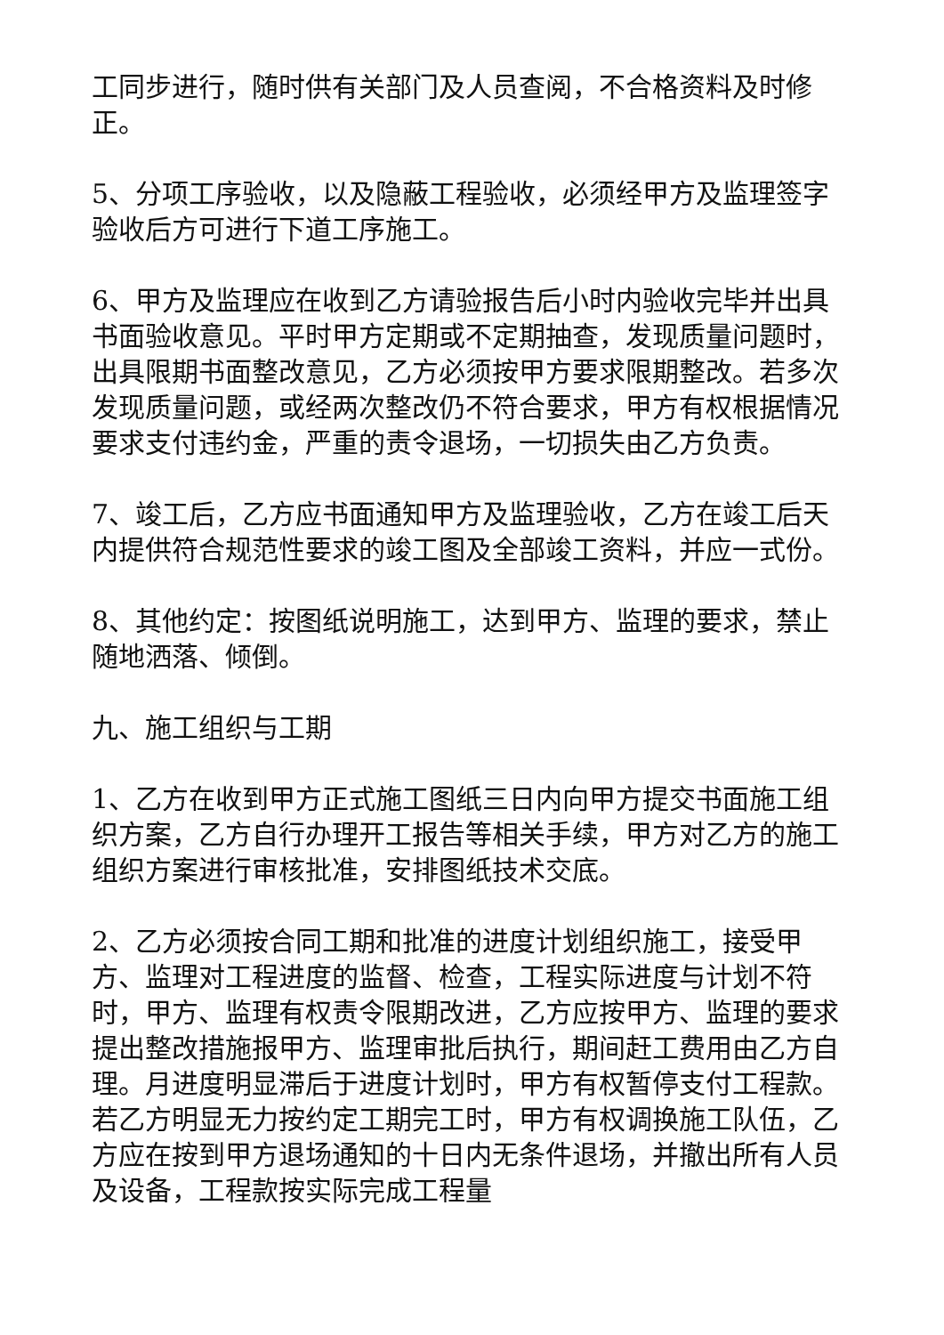工同步进行，随时供有关部门及人员查阅，不合格资料及时修正。
5、分项工序验收，以及隐蔽工程验收，必须经甲方及监理签字验收后方可进行下道工序施工。
6、甲方及监理应在收到乙方请验报告后小时内验收完毕并出具书面验收意见。平时甲方定期或不定期抽查，发现质量问题时，出具限期书面整改意见，乙方必须按甲方要求限期整改。若多次发现质量问题，或经两次整改仍不符合要求，甲方有权根据情况要求支付违约金，严重的责令退场，一切损失由乙方负责。
7、竣工后，乙方应书面通知甲方及监理验收，乙方在竣工后天内提供符合规范性要求的竣工图及全部竣工资料，并应一式份。
8、其他约定：按图纸说明施工，达到甲方、监理的要求，禁止随地洒落、倾倒。
九、施工组织与工期
1、乙方在收到甲方正式施工图纸三日内向甲方提交书面施工组织方案，乙方自行办理开工报告等相关手续，甲方对乙方的施工组织方案进行审核批准，安排图纸技术交底。
2、乙方必须按合同工期和批准的进度计划组织施工，接受甲方、监理对工程进度的监督、检查，工程实际进度与计划不符时，甲方、监理有权责令限期改进，乙方应按甲方、监理的要求提出整改措施报甲方、监理审批后执行，期间赶工费用由乙方自理。月进度明显滞后于进度计划时，甲方有权暂停支付工程款。若乙方明显无力按约定工期完工时，甲方有权调换施工队伍，乙方应在按到甲方退场通知的十日内无条件退场，并撤出所有人员及设备，工程款按实际完成工程量